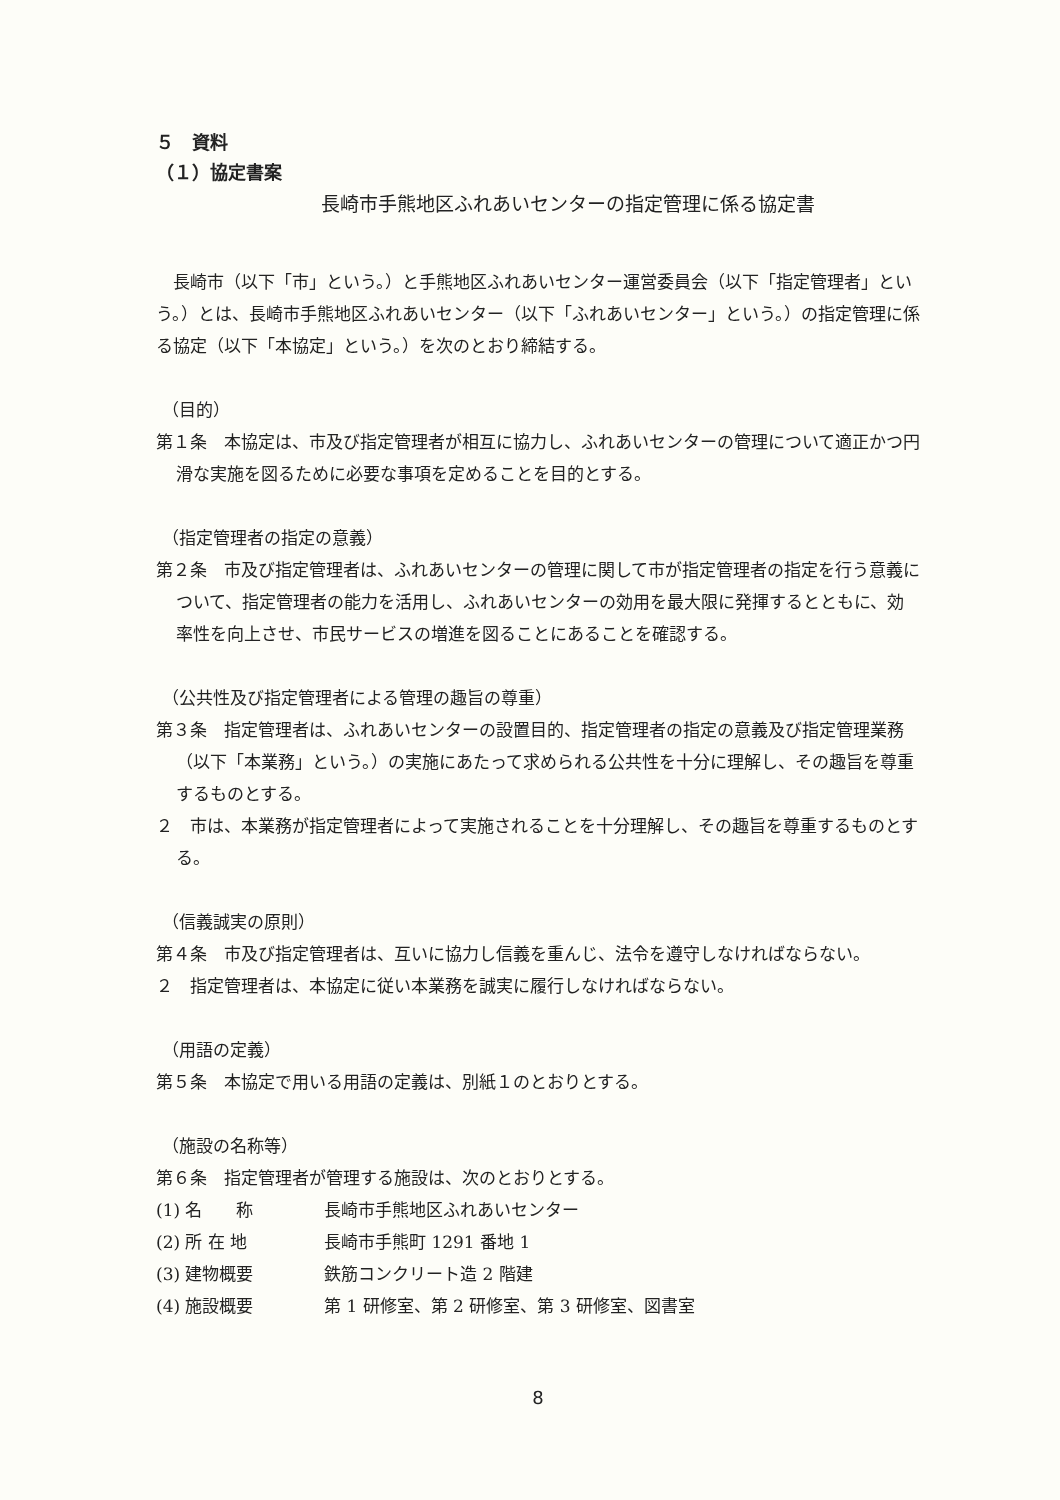５　資料
（１）協定書案
長崎市手熊地区ふれあいセンターの指定管理に係る協定書
長崎市（以下「市」という。）と手熊地区ふれあいセンター運営委員会（以下「指定管理者」という。）とは、長崎市手熊地区ふれあいセンター（以下「ふれあいセンター」という。）の指定管理に係る協定（以下「本協定」という。）を次のとおり締結する。
（目的）
第１条　本協定は、市及び指定管理者が相互に協力し、ふれあいセンターの管理について適正かつ円滑な実施を図るために必要な事項を定めることを目的とする。
（指定管理者の指定の意義）
第２条　市及び指定管理者は、ふれあいセンターの管理に関して市が指定管理者の指定を行う意義について、指定管理者の能力を活用し、ふれあいセンターの効用を最大限に発揮するとともに、効率性を向上させ、市民サービスの増進を図ることにあることを確認する。
（公共性及び指定管理者による管理の趣旨の尊重）
第３条　指定管理者は、ふれあいセンターの設置目的、指定管理者の指定の意義及び指定管理業務（以下「本業務」という。）の実施にあたって求められる公共性を十分に理解し、その趣旨を尊重するものとする。
２　市は、本業務が指定管理者によって実施されることを十分理解し、その趣旨を尊重するものとする。
（信義誠実の原則）
第４条　市及び指定管理者は、互いに協力し信義を重んじ、法令を遵守しなければならない。
２　指定管理者は、本協定に従い本業務を誠実に履行しなければならない。
（用語の定義）
第５条　本協定で用いる用語の定義は、別紙１のとおりとする。
（施設の名称等）
第６条　指定管理者が管理する施設は、次のとおりとする。
(1) 名　　称 長崎市手熊地区ふれあいセンター
(2) 所 在 地 長崎市手熊町 1291 番地 1
(3) 建物概要 鉄筋コンクリート造 2 階建
(4) 施設概要 第 1 研修室、第 2 研修室、第 3 研修室、図書室
8